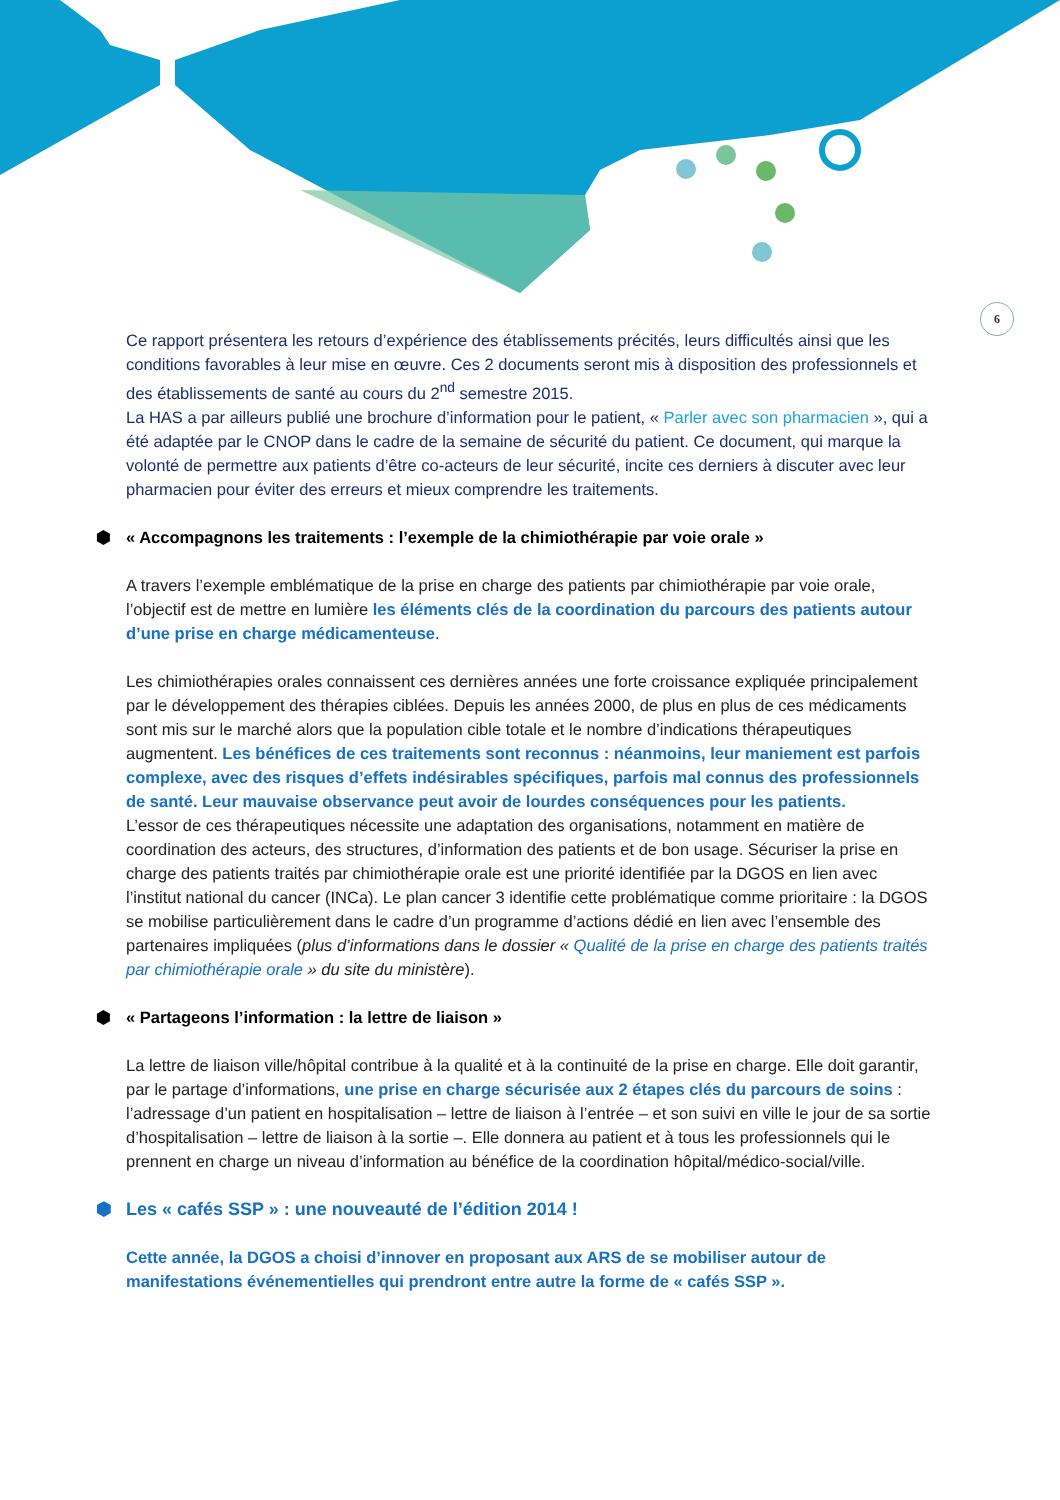6
Ce rapport présentera les retours d’expérience des établissements précités, leurs difficultés ainsi que les conditions favorables à leur mise en œuvre. Ces 2 documents seront mis à disposition des professionnels et des établissements de santé au cours du 2<sup>nd</sup> semestre 2015.
La HAS a par ailleurs publié une brochure d’information pour le patient, « Parler avec son pharmacien », qui a été adaptée par le CNOP dans le cadre de la semaine de sécurité du patient. Ce document, qui marque la volonté de permettre aux patients d’être co-acteurs de leur sécurité, incite ces derniers à discuter avec leur pharmacien pour éviter des erreurs et mieux comprendre les traitements.
⬢ « Accompagnons les traitements : l’exemple de la chimiothérapie par voie orale »
A travers l’exemple emblématique de la prise en charge des patients par chimiothérapie par voie orale, l’objectif est de mettre en lumière les éléments clés de la coordination du parcours des patients autour d’une prise en charge médicamenteuse.
Les chimiothérapies orales connaissent ces dernières années une forte croissance expliquée principalement par le développement des thérapies ciblées. Depuis les années 2000, de plus en plus de ces médicaments sont mis sur le marché alors que la population cible totale et le nombre d’indications thérapeutiques augmentent. Les bénéfices de ces traitements sont reconnus : néanmoins, leur maniement est parfois complexe, avec des risques d’effets indésirables spécifiques, parfois mal connus des professionnels de santé. Leur mauvaise observance peut avoir de lourdes conséquences pour les patients.
L’essor de ces thérapeutiques nécessite une adaptation des organisations, notamment en matière de coordination des acteurs, des structures, d’information des patients et de bon usage. Sécuriser la prise en charge des patients traités par chimiothérapie orale est une priorité identifiée par la DGOS en lien avec l’institut national du cancer (INCa). Le plan cancer 3 identifie cette problématique comme prioritaire : la DGOS se mobilise particulièrement dans le cadre d’un programme d’actions dédié en lien avec l’ensemble des partenaires impliquées (plus d’informations dans le dossier « Qualité de la prise en charge des patients traités par chimiothérapie orale » du site du ministère).
⬢ « Partageons l’information : la lettre de liaison »
La lettre de liaison ville/hôpital contribue à la qualité et à la continuité de la prise en charge. Elle doit garantir, par le partage d’informations, une prise en charge sécurisée aux 2 étapes clés du parcours de soins : l’adressage d’un patient en hospitalisation – lettre de liaison à l’entrée – et son suivi en ville le jour de sa sortie d’hospitalisation – lettre de liaison à la sortie –. Elle donnera au patient et à tous les professionnels qui le prennent en charge un niveau d’information au bénéfice de la coordination hôpital/médico-social/ville.
⬢ Les « cafés SSP » : une nouveauté de l’édition 2014 !
Cette année, la DGOS a choisi d’innover en proposant aux ARS de se mobiliser autour de manifestations événementielles qui prendront entre autre la forme de « cafés SSP ».